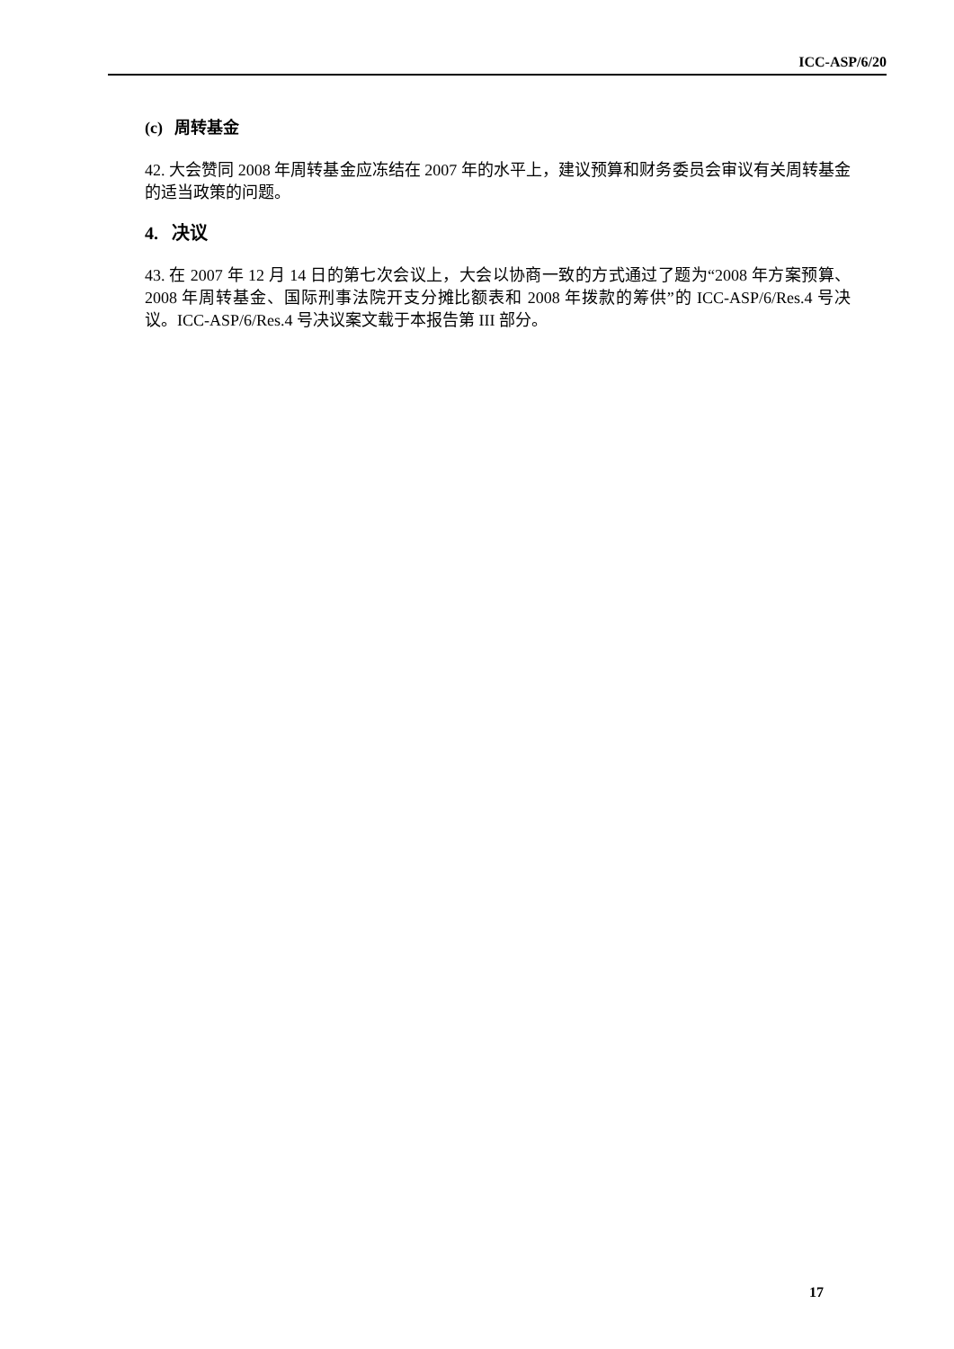ICC-ASP/6/20
(c) 周转基金
42. 大会赞同 2008 年周转基金应冻结在 2007 年的水平上，建议预算和财务委员会审议有关周转基金的适当政策的问题。
4. 决议
43. 在 2007 年 12 月 14 日的第七次会议上，大会以协商一致的方式通过了题为“2008 年方案预算、2008 年周转基金、国际刑事法院开支分摊比额表和 2008 年拨款的筹供”的 ICC-ASP/6/Res.4 号决议。ICC-ASP/6/Res.4 号决议案文载于本报告第 III 部分。
17